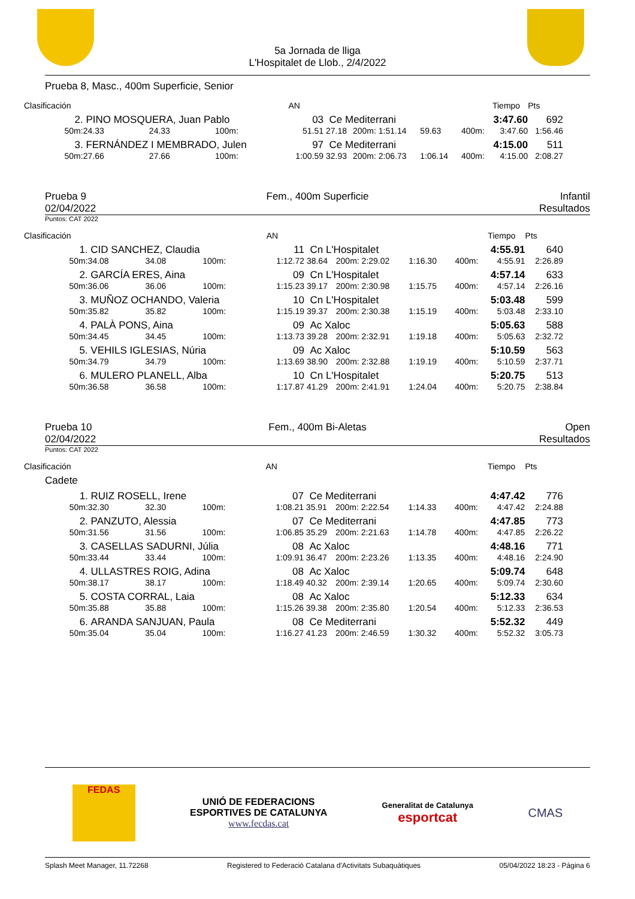5a Jornada de lliga
L'Hospitalet de Llob., 2/4/2022
Prueba 8, Masc., 400m Superficie, Senior
| Clasificación | | | | AN | | | | | Tiempo | Pts |
| --- | --- | --- | --- | --- | --- | --- | --- | --- | --- | --- |
| 2. | PINO MOSQUERA, Juan Pablo | | | 03 | Ce Mediterrani | | | | 3:47.60 | 692 |
| 50m: | 24.33 | 24.33 | 100m: | 51.51 | 27.18 | 200m: 1:51.14 | 59.63 | 400m: | 3:47.60 | 1:56.46 |
| 3. | FERNÁNDEZ I MEMBRADO, Julen | | | 97 | Ce Mediterrani | | | | 4:15.00 | 511 |
| 50m: | 27.66 | 27.66 | 100m: | 1:00.59 | 32.93 | 200m: 2:06.73 | 1:06.14 | 400m: | 4:15.00 | 2:08.27 |
Prueba 9
02/04/2022 Fem., 400m Superficie Infantil
Resultados
Puntos: CAT 2022
| Clasificación | | | | AN | | | | | Tiempo | Pts |
| --- | --- | --- | --- | --- | --- | --- | --- | --- | --- | --- |
| 1. | CID SANCHEZ, Claudia | | | 11 | Cn L'Hospitalet | | | | 4:55.91 | 640 |
| 50m: | 34.08 | 34.08 | 100m: | 1:12.72 | 38.64 | 200m: 2:29.02 | 1:16.30 | 400m: | 4:55.91 | 2:26.89 |
| 2. | GARCÍA ERES, Aina | | | 09 | Cn L'Hospitalet | | | | 4:57.14 | 633 |
| 50m: | 36.06 | 36.06 | 100m: | 1:15.23 | 39.17 | 200m: 2:30.98 | 1:15.75 | 400m: | 4:57.14 | 2:26.16 |
| 3. | MUÑOZ OCHANDO, Valeria | | | 10 | Cn L'Hospitalet | | | | 5:03.48 | 599 |
| 50m: | 35.82 | 35.82 | 100m: | 1:15.19 | 39.37 | 200m: 2:30.38 | 1:15.19 | 400m: | 5:03.48 | 2:33.10 |
| 4. | PALÀ PONS, Aina | | | 09 | Ac Xaloc | | | | 5:05.63 | 588 |
| 50m: | 34.45 | 34.45 | 100m: | 1:13.73 | 39.28 | 200m: 2:32.91 | 1:19.18 | 400m: | 5:05.63 | 2:32.72 |
| 5. | VEHILS IGLESIAS, Núria | | | 09 | Ac Xaloc | | | | 5:10.59 | 563 |
| 50m: | 34.79 | 34.79 | 100m: | 1:13.69 | 38.90 | 200m: 2:32.88 | 1:19.19 | 400m: | 5:10.59 | 2:37.71 |
| 6. | MULERO PLANELL, Alba | | | 10 | Cn L'Hospitalet | | | | 5:20.75 | 513 |
| 50m: | 36.58 | 36.58 | 100m: | 1:17.87 | 41.29 | 200m: 2:41.91 | 1:24.04 | 400m: | 5:20.75 | 2:38.84 |
Prueba 10
02/04/2022 Fem., 400m Bi-Aletas Open
Resultados
Puntos: CAT 2022
| Clasificación | | | | AN | | | | | Tiempo | Pts |
| --- | --- | --- | --- | --- | --- | --- | --- | --- | --- | --- |
| Cadete | | | | | | | | | | |
| 1. | RUIZ ROSELL, Irene | | | 07 | Ce Mediterrani | | | | 4:47.42 | 776 |
| 50m: | 32.30 | 32.30 | 100m: | 1:08.21 | 35.91 | 200m: 2:22.54 | 1:14.33 | 400m: | 4:47.42 | 2:24.88 |
| 2. | PANZUTO, Alessia | | | 07 | Ce Mediterrani | | | | 4:47.85 | 773 |
| 50m: | 31.56 | 31.56 | 100m: | 1:06.85 | 35.29 | 200m: 2:21.63 | 1:14.78 | 400m: | 4:47.85 | 2:26.22 |
| 3. | CASELLAS SADURNI, Júlia | | | 08 | Ac Xaloc | | | | 4:48.16 | 771 |
| 50m: | 33.44 | 33.44 | 100m: | 1:09.91 | 36.47 | 200m: 2:23.26 | 1:13.35 | 400m: | 4:48.16 | 2:24.90 |
| 4. | ULLASTRES ROIG, Adina | | | 08 | Ac Xaloc | | | | 5:09.74 | 648 |
| 50m: | 38.17 | 38.17 | 100m: | 1:18.49 | 40.32 | 200m: 2:39.14 | 1:20.65 | 400m: | 5:09.74 | 2:30.60 |
| 5. | COSTA CORRAL, Laia | | | 08 | Ac Xaloc | | | | 5:12.33 | 634 |
| 50m: | 35.88 | 35.88 | 100m: | 1:15.26 | 39.38 | 200m: 2:35.80 | 1:20.54 | 400m: | 5:12.33 | 2:36.53 |
| 6. | ARANDA SANJUAN, Paula | | | 08 | Ce Mediterrani | | | | 5:52.32 | 449 |
| 50m: | 35.04 | 35.04 | 100m: | 1:16.27 | 41.23 | 200m: 2:46.59 | 1:30.32 | 400m: | 5:52.32 | 3:05.73 |
FEDAS
UNIÓ DE FEDERACIONS
ESPORTIVES DE CATALUNYA
www.fecdas.cat
Generalitat de Catalunya
esportcat
CMAS
Splash Meet Manager, 11.72268 Registered to Federació Catalana d'Activitats Subaquàtiques 05/04/2022 18:23 - Página 6